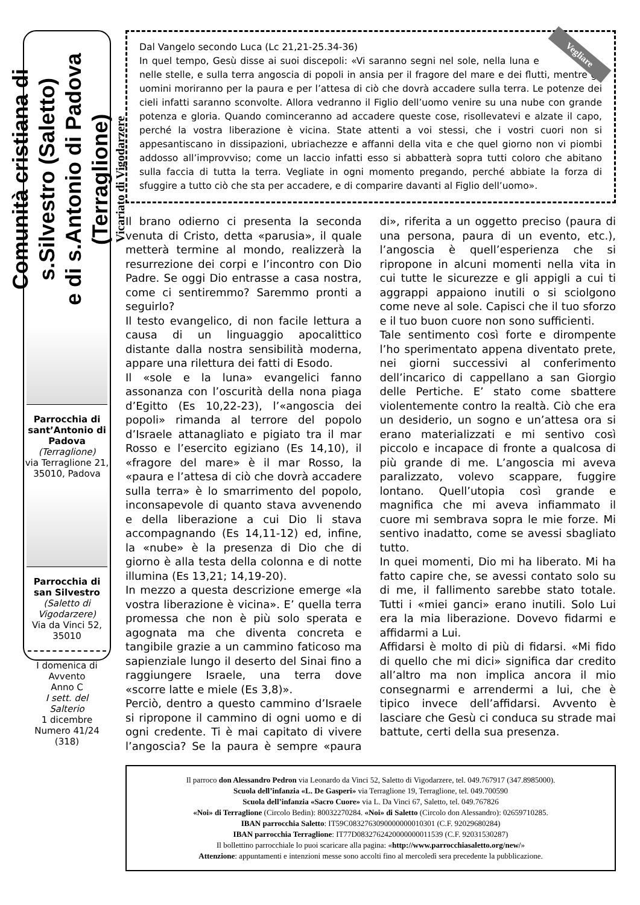Comunità cristiana di s.Silvestro (Saletto)
e di s.Antonio di Padova (Terraglione)
Vicariato di Vigodarzere
Parrocchia di sant’Antonio di Padova
(Terraglione)
via Terraglione 21, 35010, Padova
Parrocchia di san Silvestro
(Saletto di Vigodarzere)
Via da Vinci 52, 35010
I domenica di Avvento
Anno C
I sett. del Salterio
1 dicembre
Numero 41/24
(318)
Vegliare Dal Vangelo secondo Luca (Lc 21,21-25.34-36)
In quel tempo, Gesù disse ai suoi discepoli: «Vi saranno segni nel sole, nella luna e nelle stelle, e sulla terra angoscia di popoli in ansia per il fragore del mare e dei flutti, mentre gli uomini moriranno per la paura e per l’attesa di ciò che dovrà accadere sulla terra. Le potenze dei cieli infatti saranno sconvolte. Allora vedranno il Figlio dell’uomo venire su una nube con grande potenza e gloria. Quando cominceranno ad accadere queste cose, risollevatevi e alzate il capo, perché la vostra liberazione è vicina. State attenti a voi stessi, che i vostri cuori non si appesantiscano in dissipazioni, ubriachezze e affanni della vita e che quel giorno non vi piombi addosso all’improvviso; come un laccio infatti esso si abbatterà sopra tutti coloro che abitano sulla faccia di tutta la terra. Vegliate in ogni momento pregando, perché abbiate la forza di sfuggire a tutto ciò che sta per accadere, e di comparire davanti al Figlio dell’uomo».
Il brano odierno ci presenta la seconda venuta di Cristo, detta «parusia», il quale metterà termine al mondo, realizzerà la resurrezione dei corpi e l’incontro con Dio Padre. Se oggi Dio entrasse a casa nostra, come ci sentiremmo? Saremmo pronti a seguirlo?
Il testo evangelico, di non facile lettura a causa di un linguaggio apocalittico distante dalla nostra sensibilità moderna, appare una rilettura dei fatti di Esodo.
Il «sole e la luna» evangelici fanno assonanza con l’oscurità della nona piaga d’Egitto (Es 10,22-23), l’«angoscia dei popoli» rimanda al terrore del popolo d’Israele attanagliato e pigiato tra il mar Rosso e l’esercito egiziano (Es 14,10), il «fragore del mare» è il mar Rosso, la «paura e l’attesa di ciò che dovrà accadere sulla terra» è lo smarrimento del popolo, inconsapevole di quanto stava avvenendo e della liberazione a cui Dio li stava accompagnando (Es 14,11-12) ed, infine, la «nube» è la presenza di Dio che di giorno è alla testa della colonna e di notte illumina (Es 13,21; 14,19-20).
In mezzo a questa descrizione emerge «la vostra liberazione è vicina». E’ quella terra promessa che non è più solo sperata e agognata ma che diventa concreta e tangibile grazie a un cammino faticoso ma sapienziale lungo il deserto del Sinai fino a raggiungere Israele, una terra dove «scorre latte e miele (Es 3,8)».
Perciò, dentro a questo cammino d’Israele si ripropone il cammino di ogni uomo e di ogni credente. Ti è mai capitato di vivere l’angoscia? Se la paura è sempre «paura di», riferita a un oggetto preciso (paura di una persona, paura di un evento, etc.), l’angoscia è quell’esperienza che si ripropone in alcuni momenti nella vita in cui tutte le sicurezze e gli appigli a cui ti aggrappi appaiono inutili o si sciolgono come neve al sole. Capisci che il tuo sforzo e il tuo buon cuore non sono sufficienti.
Tale sentimento così forte e dirompente l’ho sperimentato appena diventato prete, nei giorni successivi al conferimento dell’incarico di cappellano a san Giorgio delle Pertiche. E’ stato come sbattere violentemente contro la realtà. Ciò che era un desiderio, un sogno e un’attesa ora si erano materializzati e mi sentivo così piccolo e incapace di fronte a qualcosa di più grande di me. L’angoscia mi aveva paralizzato, volevo scappare, fuggire lontano. Quell’utopia così grande e magnifica che mi aveva infiammato il cuore mi sembrava sopra le mie forze. Mi sentivo inadatto, come se avessi sbagliato tutto.
In quei momenti, Dio mi ha liberato. Mi ha fatto capire che, se avessi contato solo su di me, il fallimento sarebbe stato totale. Tutti i «miei ganci» erano inutili. Solo Lui era la mia liberazione. Dovevo fidarmi e affidarmi a Lui.
Affidarsi è molto di più di fidarsi. «Mi fido di quello che mi dici» significa dar credito all’altro ma non implica ancora il mio consegnarmi e arrendermi a lui, che è tipico invece dell’affidarsi. Avvento è lasciare che Gesù ci conduca su strade mai battute, certi della sua presenza.
Il parroco don Alessandro Pedron via Leonardo da Vinci 52, Saletto di Vigodarzere, tel. 049.767917 (347.8985000).
Scuola dell’infanzia «L. De Gasperi» via Terraglione 19, Terraglione, tel. 049.700590
Scuola dell’infanzia «Sacro Cuore» via L. Da Vinci 67, Saletto, tel. 049.767826
«Noi» di Terraglione (Circolo Bedin): 80032270284. «Noi» di Saletto (Circolo don Alessandro): 02659710285.
IBAN parrocchia Saletto: IT59C0832763090000000010301 (C.F. 92029680284)
IBAN parrocchia Terraglione: IT77D0832762420000000011539 (C.F. 92031530287)
Il bollettino parrocchiale lo puoi scaricare alla pagina: «http://www.parrocchiasaletto.org/new/»
Attenzione: appuntamenti e intenzioni messe sono accolti fino al mercoledì sera precedente la pubblicazione.